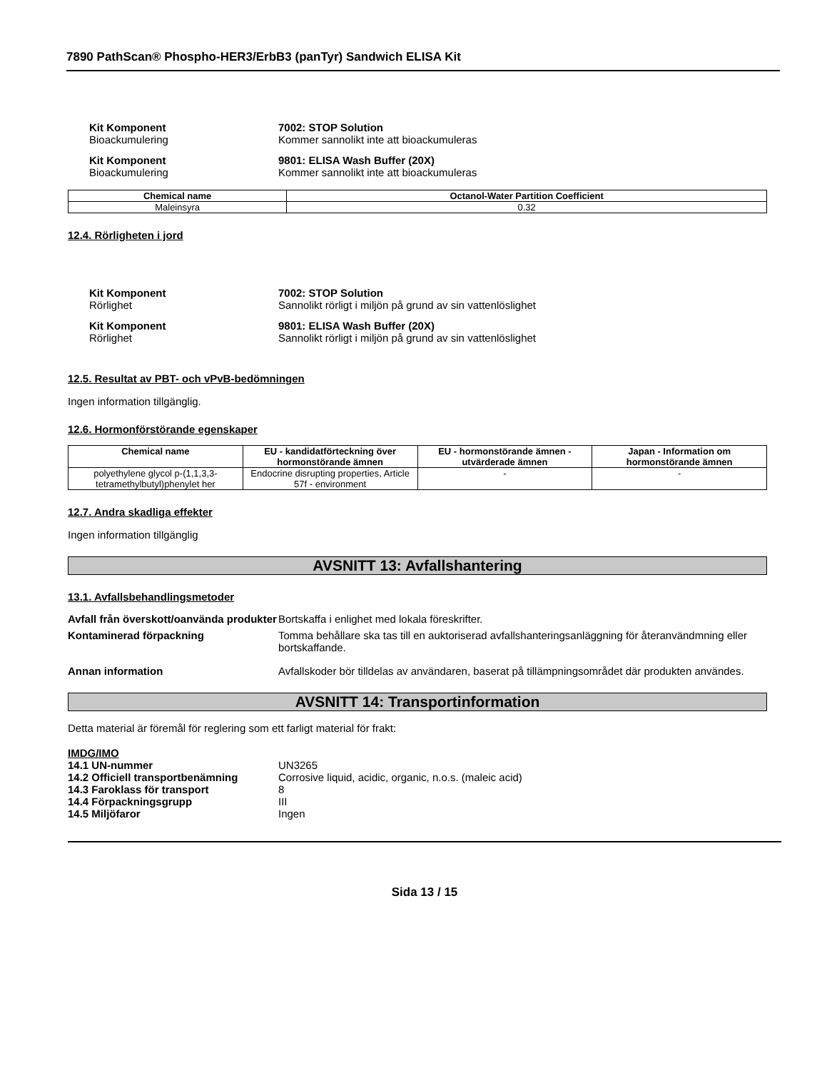7890 PathScan® Phospho-HER3/ErbB3 (panTyr) Sandwich ELISA Kit
Kit Komponent 7002: STOP Solution
Bioackumulering Kommer sannolikt inte att bioackumuleras
Kit Komponent 9801: ELISA Wash Buffer (20X)
Bioackumulering Kommer sannolikt inte att bioackumuleras
| Chemical name | Octanol-Water Partition Coefficient |
| --- | --- |
| Maleinsyra | 0.32 |
12.4. Rörligheten i jord
Kit Komponent 7002: STOP Solution
Rörlighet Sannolikt rörligt i miljön på grund av sin vattenlöslighet
Kit Komponent 9801: ELISA Wash Buffer (20X)
Rörlighet Sannolikt rörligt i miljön på grund av sin vattenlöslighet
12.5. Resultat av PBT- och vPvB-bedömningen
Ingen information tillgänglig.
12.6. Hormonförstörande egenskaper
| Chemical name | EU - kandidatförteckning över hormonstörande ämnen | EU - hormonstörande ämnen - utvärderade ämnen | Japan - Information om hormonstörande ämnen |
| --- | --- | --- | --- |
| polyethylene glycol p-(1,1,3,3-tetramethylbutyl)phenylet her | Endocrine disrupting properties, Article 57f - environment | - | - |
12.7. Andra skadliga effekter
Ingen information tillgänglig
AVSNITT 13: Avfallshantering
13.1. Avfallsbehandlingsmetoder
Avfall från överskott/oanvända produkter
Bortskaffa i enlighet med lokala föreskrifter.
Kontaminerad förpackning Tomma behållare ska tas till en auktoriserad avfallshanteringsanläggning för återanvändmning eller bortskaffande.
Annan information Avfallskoder bör tilldelas av användaren, baserat på tillämpningsområdet där produkten användes.
AVSNITT 14: Transportinformation
Detta material är föremål för reglering som ett farligt material för frakt:
IMDG/IMO
14.1 UN-nummer UN3265
14.2 Officiell transportbenämning
Corrosive liquid, acidic, organic, n.o.s. (maleic acid)
14.3 Faroklass för transport 8
14.4 Förpackningsgrupp III
14.5 Miljöfaror Ingen
Sida 13 / 15